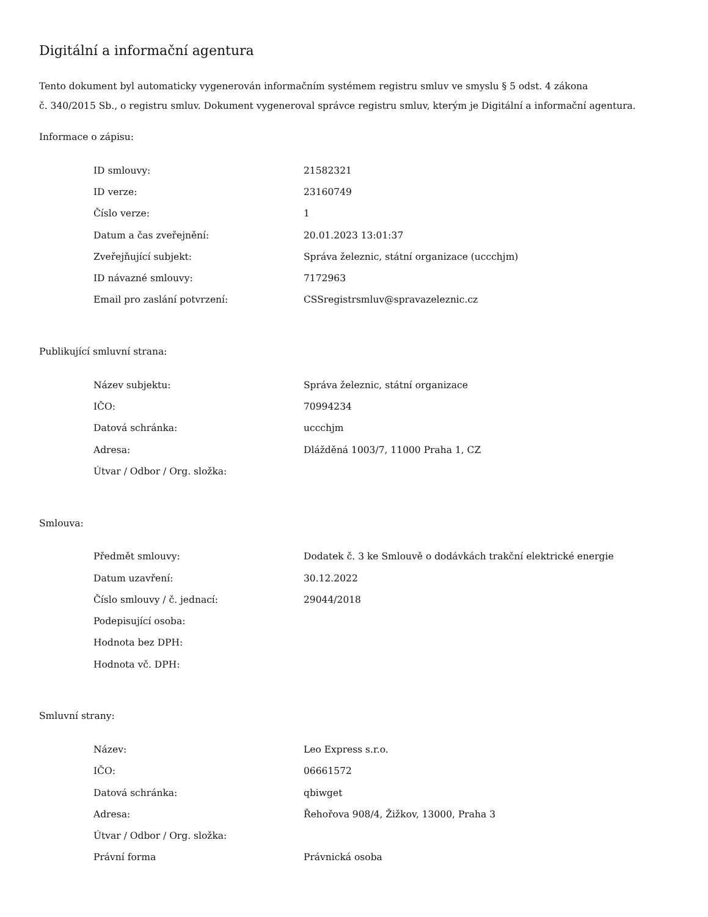Digitální a informační agentura
Tento dokument byl automaticky vygenerován informačním systémem registru smluv ve smyslu § 5 odst. 4 zákona
č. 340/2015 Sb., o registru smluv. Dokument vygeneroval správce registru smluv, kterým je Digitální a informační agentura.
Informace o zápisu:
| ID smlouvy: | 21582321 |
| ID verze: | 23160749 |
| Číslo verze: | 1 |
| Datum a čas zveřejnění: | 20.01.2023 13:01:37 |
| Zveřejňující subjekt: | Správa železnic, státní organizace (uccchjm) |
| ID návazné smlouvy: | 7172963 |
| Email pro zaslání potvrzení: | CSSregistrsmluv@spravazeleznic.cz |
Publikující smluvní strana:
| Název subjektu: | Správa železnic, státní organizace |
| IČO: | 70994234 |
| Datová schránka: | uccchjm |
| Adresa: | Dlážděná 1003/7, 11000 Praha 1, CZ |
| Útvar / Odbor / Org. složka: | |
Smlouva:
| Předmět smlouvy: | Dodatek č. 3 ke Smlouvě o dodávkách trakční elektrické energie |
| Datum uzavření: | 30.12.2022 |
| Číslo smlouvy / č. jednací: | 29044/2018 |
| Podepisující osoba: | |
| Hodnota bez DPH: | |
| Hodnota vč. DPH: | |
Smluvní strany:
| Název: | Leo Express s.r.o. |
| IČO: | 06661572 |
| Datová schránka: | qbiwget |
| Adresa: | Řehořova 908/4, Žižkov, 13000, Praha 3 |
| Útvar / Odbor / Org. složka: | |
| Právní forma | Právnická osoba |